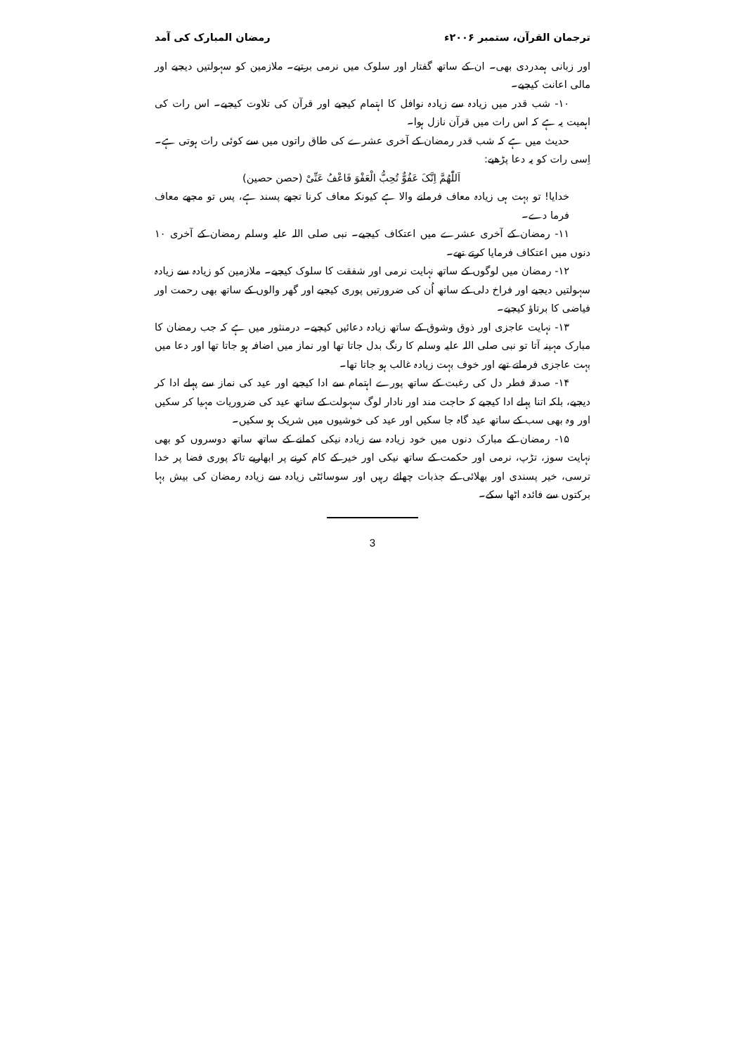ترجمان القرآن، ستمبر ۲۰۰۶ء رمضان المبارک کی آمد
اور زبانی ہمدردی بھی۔ ان کے ساتھ گفتار اور سلوک میں نرمی برتیے۔ ملازمین کو سہولتیں دیجیے اور مالی اعانت کیجیے۔
۱۰- شب قدر میں زیادہ سے زیادہ نوافل کا اہتمام کیجیے اور قرآن کی تلاوت کیجیے۔ اس رات کی اہمیت یہ ہے کہ اس رات میں قرآن نازل ہوا۔
حدیث میں ہے کہ شب قدر رمضان کے آخری عشرے کی طاق راتوں میں سے کوئی رات ہوتی ہے۔ اِسی رات کو یہ دعا پڑھیے:
اَللّٰھُمَّ اِنَّکَ عَفُوٌّ تُحِبُّ الْعَفْوَ فَاعْفُ عَنِّیْ (حصن حصین)
خدایا! تو بہت ہی زیادہ معاف فرمانے والا ہے کیونکہ معاف کرنا تجھے پسند ہے، پس تو مجھے معاف فرما دے۔
۱۱- رمضان کے آخری عشرے میں اعتکاف کیجیے۔ نبی صلی اللہ علیہ وسلم رمضان کے آخری ۱۰ دنوں میں اعتکاف فرمایا کرتے تھے۔
۱۲- رمضان میں لوگوں کے ساتھ نہایت نرمی اور شفقت کا سلوک کیجیے۔ ملازمین کو زیادہ سے زیادہ سہولتیں دیجیے اور فراخ دلی کے ساتھ اُن کی ضرورتیں پوری کیجیے اور گھر والوں کے ساتھ بھی رحمت اور فیاضی کا برتاؤ کیجیے۔
۱۳- نہایت عاجزی اور ذوق وشوق کے ساتھ زیادہ دعائیں کیجیے۔ درمنثور میں ہے کہ جب رمضان کا مبارک مہینہ آتا تو نبی صلی اللہ علیہ وسلم کا رنگ بدل جاتا تھا اور نماز میں اضافہ ہو جاتا تھا اور دعا میں بہت عاجزی فرماتے تھے اور خوف بہت زیادہ غالب ہو جاتا تھا۔
۱۴- صدقہ فطر دل کی رغبت کے ساتھ پورے اہتمام سے ادا کیجیے اور عید کی نماز سے پہلے ادا کر دیجیے، بلکہ اتنا پہلے ادا کیجیے کہ حاجت مند اور نادار لوگ سہولت کے ساتھ عید کی ضروریات مہیا کر سکیں اور وہ بھی سب کے ساتھ عید گاہ جا سکیں اور عید کی خوشیوں میں شریک ہو سکیں۔
۱۵- رمضان کے مبارک دنوں میں خود زیادہ سے زیادہ نیکی کمانے کے ساتھ ساتھ دوسروں کو بھی نہایت سوز، تڑپ، نرمی اور حکمت کے ساتھ نیکی اور خیر کے کام کرنے پر ابھاریے تاکہ پوری فضا پر خدا ترسی، خیر پسندی اور بھلائی کے جذبات چھائے رہیں اور سوسائٹی زیادہ سے زیادہ رمضان کی بیش بہا برکتوں سے فائدہ اٹھا سکے۔
3